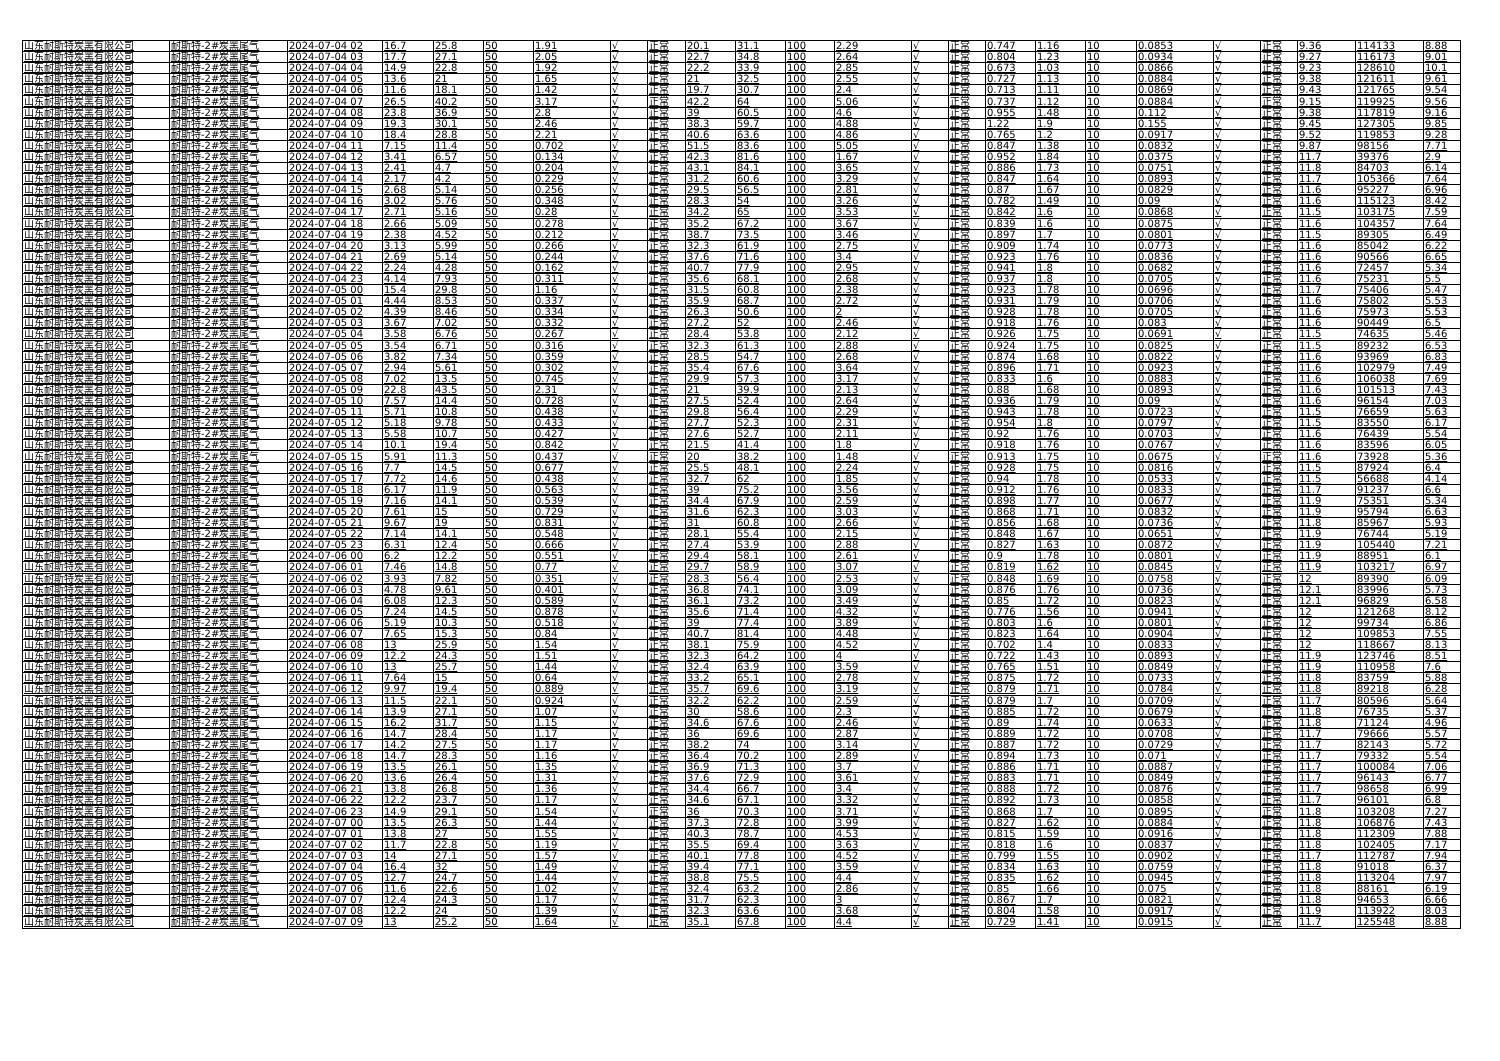| 山东耐斯特炭黑有限公司 | 耐斯特-2#炭黑尾气 | 2024-07-04 02 | 16.7 | 25.8 | 50 | 1.91 | √ | 正常 | 20.1 | 31.1 | 100 | 2.29 | √ | 正常 | 0.747 | 1.16 | 10 | 0.0853 | √ | 正常 | 9.36 | 114133 | 8.88 |
| 山东耐斯特炭黑有限公司 | 耐斯特-2#炭黑尾气 | 2024-07-04 03 | 17.7 | 27.1 | 50 | 2.05 | √ | 正常 | 22.7 | 34.8 | 100 | 2.64 | √ | 正常 | 0.804 | 1.23 | 10 | 0.0934 | √ | 正常 | 9.27 | 116173 | 9.01 |
| 山东耐斯特炭黑有限公司 | 耐斯特-2#炭黑尾气 | 2024-07-04 04 | 14.9 | 22.8 | 50 | 1.92 | √ | 正常 | 22.2 | 33.9 | 100 | 2.85 | √ | 正常 | 0.673 | 1.03 | 10 | 0.0866 | √ | 正常 | 9.23 | 128610 | 10.1 |
| 山东耐斯特炭黑有限公司 | 耐斯特-2#炭黑尾气 | 2024-07-04 05 | 13.6 | 21 | 50 | 1.65 | √ | 正常 | 21 | 32.5 | 100 | 2.55 | √ | 正常 | 0.727 | 1.13 | 10 | 0.0884 | √ | 正常 | 9.38 | 121611 | 9.61 |
| 山东耐斯特炭黑有限公司 | 耐斯特-2#炭黑尾气 | 2024-07-04 06 | 11.6 | 18.1 | 50 | 1.42 | √ | 正常 | 19.7 | 30.7 | 100 | 2.4 | √ | 正常 | 0.713 | 1.11 | 10 | 0.0869 | √ | 正常 | 9.43 | 121765 | 9.54 |
| 山东耐斯特炭黑有限公司 | 耐斯特-2#炭黑尾气 | 2024-07-04 07 | 26.5 | 40.2 | 50 | 3.17 | √ | 正常 | 42.2 | 64 | 100 | 5.06 | √ | 正常 | 0.737 | 1.12 | 10 | 0.0884 | √ | 正常 | 9.15 | 119925 | 9.56 |
| 山东耐斯特炭黑有限公司 | 耐斯特-2#炭黑尾气 | 2024-07-04 08 | 23.8 | 36.9 | 50 | 2.8 | √ | 正常 | 39 | 60.5 | 100 | 4.6 | √ | 正常 | 0.955 | 1.48 | 10 | 0.112 | √ | 正常 | 9.38 | 117819 | 9.16 |
| 山东耐斯特炭黑有限公司 | 耐斯特-2#炭黑尾气 | 2024-07-04 09 | 19.3 | 30.1 | 50 | 2.46 | √ | 正常 | 38.3 | 59.7 | 100 | 4.88 | √ | 正常 | 1.22 | 1.9 | 10 | 0.155 | √ | 正常 | 9.45 | 127305 | 9.85 |
| 山东耐斯特炭黑有限公司 | 耐斯特-2#炭黑尾气 | 2024-07-04 10 | 18.4 | 28.8 | 50 | 2.21 | √ | 正常 | 40.6 | 63.6 | 100 | 4.86 | √ | 正常 | 0.765 | 1.2 | 10 | 0.0917 | √ | 正常 | 9.52 | 119853 | 9.28 |
| 山东耐斯特炭黑有限公司 | 耐斯特-2#炭黑尾气 | 2024-07-04 11 | 7.15 | 11.4 | 50 | 0.702 | √ | 正常 | 51.5 | 83.6 | 100 | 5.05 | √ | 正常 | 0.847 | 1.38 | 10 | 0.0832 | √ | 正常 | 9.87 | 98156 | 7.71 |
| 山东耐斯特炭黑有限公司 | 耐斯特-2#炭黑尾气 | 2024-07-04 12 | 3.41 | 6.57 | 50 | 0.134 | √ | 正常 | 42.3 | 81.6 | 100 | 1.67 | √ | 正常 | 0.952 | 1.84 | 10 | 0.0375 | √ | 正常 | 11.7 | 39376 | 2.9 |
| 山东耐斯特炭黑有限公司 | 耐斯特-2#炭黑尾气 | 2024-07-04 13 | 2.41 | 4.7 | 50 | 0.204 | √ | 正常 | 43.1 | 84.1 | 100 | 3.65 | √ | 正常 | 0.886 | 1.73 | 10 | 0.0751 | √ | 正常 | 11.8 | 84703 | 6.14 |
| 山东耐斯特炭黑有限公司 | 耐斯特-2#炭黑尾气 | 2024-07-04 14 | 2.17 | 4.2 | 50 | 0.229 | √ | 正常 | 31.2 | 60.6 | 100 | 3.29 | √ | 正常 | 0.847 | 1.64 | 10 | 0.0893 | √ | 正常 | 11.7 | 105366 | 7.64 |
| 山东耐斯特炭黑有限公司 | 耐斯特-2#炭黑尾气 | 2024-07-04 15 | 2.68 | 5.14 | 50 | 0.256 | √ | 正常 | 29.5 | 56.5 | 100 | 2.81 | √ | 正常 | 0.87 | 1.67 | 10 | 0.0829 | √ | 正常 | 11.6 | 95227 | 6.96 |
| 山东耐斯特炭黑有限公司 | 耐斯特-2#炭黑尾气 | 2024-07-04 16 | 3.02 | 5.76 | 50 | 0.348 | √ | 正常 | 28.3 | 54 | 100 | 3.26 | √ | 正常 | 0.782 | 1.49 | 10 | 0.09 | √ | 正常 | 11.6 | 115123 | 8.42 |
| 山东耐斯特炭黑有限公司 | 耐斯特-2#炭黑尾气 | 2024-07-04 17 | 2.71 | 5.16 | 50 | 0.28 | √ | 正常 | 34.2 | 65 | 100 | 3.53 | √ | 正常 | 0.842 | 1.6 | 10 | 0.0868 | √ | 正常 | 11.5 | 103175 | 7.59 |
| 山东耐斯特炭黑有限公司 | 耐斯特-2#炭黑尾气 | 2024-07-04 18 | 2.66 | 5.09 | 50 | 0.278 | √ | 正常 | 35.2 | 67.2 | 100 | 3.67 | √ | 正常 | 0.839 | 1.6 | 10 | 0.0875 | √ | 正常 | 11.6 | 104357 | 7.64 |
| 山东耐斯特炭黑有限公司 | 耐斯特-2#炭黑尾气 | 2024-07-04 19 | 2.38 | 4.52 | 50 | 0.212 | √ | 正常 | 38.7 | 73.5 | 100 | 3.46 | √ | 正常 | 0.897 | 1.7 | 10 | 0.0801 | √ | 正常 | 11.5 | 89305 | 6.49 |
| 山东耐斯特炭黑有限公司 | 耐斯特-2#炭黑尾气 | 2024-07-04 20 | 3.13 | 5.99 | 50 | 0.266 | √ | 正常 | 32.3 | 61.9 | 100 | 2.75 | √ | 正常 | 0.909 | 1.74 | 10 | 0.0773 | √ | 正常 | 11.6 | 85042 | 6.22 |
| 山东耐斯特炭黑有限公司 | 耐斯特-2#炭黑尾气 | 2024-07-04 21 | 2.69 | 5.14 | 50 | 0.244 | √ | 正常 | 37.6 | 71.6 | 100 | 3.4 | √ | 正常 | 0.923 | 1.76 | 10 | 0.0836 | √ | 正常 | 11.6 | 90566 | 6.65 |
| 山东耐斯特炭黑有限公司 | 耐斯特-2#炭黑尾气 | 2024-07-04 22 | 2.24 | 4.28 | 50 | 0.162 | √ | 正常 | 40.7 | 77.9 | 100 | 2.95 | √ | 正常 | 0.941 | 1.8 | 10 | 0.0682 | √ | 正常 | 11.6 | 72457 | 5.34 |
| 山东耐斯特炭黑有限公司 | 耐斯特-2#炭黑尾气 | 2024-07-04 23 | 4.14 | 7.93 | 50 | 0.311 | √ | 正常 | 35.6 | 68.1 | 100 | 2.68 | √ | 正常 | 0.937 | 1.8 | 10 | 0.0705 | √ | 正常 | 11.6 | 75231 | 5.5 |
| 山东耐斯特炭黑有限公司 | 耐斯特-2#炭黑尾气 | 2024-07-05 00 | 15.4 | 29.8 | 50 | 1.16 | √ | 正常 | 31.5 | 60.8 | 100 | 2.38 | √ | 正常 | 0.923 | 1.78 | 10 | 0.0696 | √ | 正常 | 11.7 | 75406 | 5.47 |
| 山东耐斯特炭黑有限公司 | 耐斯特-2#炭黑尾气 | 2024-07-05 01 | 4.44 | 8.53 | 50 | 0.337 | √ | 正常 | 35.9 | 68.7 | 100 | 2.72 | √ | 正常 | 0.931 | 1.79 | 10 | 0.0706 | √ | 正常 | 11.6 | 75802 | 5.53 |
| 山东耐斯特炭黑有限公司 | 耐斯特-2#炭黑尾气 | 2024-07-05 02 | 4.39 | 8.46 | 50 | 0.334 | √ | 正常 | 26.3 | 50.6 | 100 | 2 | √ | 正常 | 0.928 | 1.78 | 10 | 0.0705 | √ | 正常 | 11.6 | 75973 | 5.53 |
| 山东耐斯特炭黑有限公司 | 耐斯特-2#炭黑尾气 | 2024-07-05 03 | 3.67 | 7.02 | 50 | 0.332 | √ | 正常 | 27.2 | 52 | 100 | 2.46 | √ | 正常 | 0.918 | 1.76 | 10 | 0.083 | √ | 正常 | 11.6 | 90449 | 6.5 |
| 山东耐斯特炭黑有限公司 | 耐斯特-2#炭黑尾气 | 2024-07-05 04 | 3.58 | 6.76 | 50 | 0.267 | √ | 正常 | 28.4 | 53.8 | 100 | 2.12 | √ | 正常 | 0.926 | 1.75 | 10 | 0.0691 | √ | 正常 | 11.5 | 74635 | 5.46 |
| 山东耐斯特炭黑有限公司 | 耐斯特-2#炭黑尾气 | 2024-07-05 05 | 3.54 | 6.71 | 50 | 0.316 | √ | 正常 | 32.3 | 61.3 | 100 | 2.88 | √ | 正常 | 0.924 | 1.75 | 10 | 0.0825 | √ | 正常 | 11.5 | 89232 | 6.53 |
| 山东耐斯特炭黑有限公司 | 耐斯特-2#炭黑尾气 | 2024-07-05 06 | 3.82 | 7.34 | 50 | 0.359 | √ | 正常 | 28.5 | 54.7 | 100 | 2.68 | √ | 正常 | 0.874 | 1.68 | 10 | 0.0822 | √ | 正常 | 11.6 | 93969 | 6.83 |
| 山东耐斯特炭黑有限公司 | 耐斯特-2#炭黑尾气 | 2024-07-05 07 | 2.94 | 5.61 | 50 | 0.302 | √ | 正常 | 35.4 | 67.6 | 100 | 3.64 | √ | 正常 | 0.896 | 1.71 | 10 | 0.0923 | √ | 正常 | 11.6 | 102979 | 7.49 |
| 山东耐斯特炭黑有限公司 | 耐斯特-2#炭黑尾气 | 2024-07-05 08 | 7.02 | 13.5 | 50 | 0.745 | √ | 正常 | 29.9 | 57.3 | 100 | 3.17 | √ | 正常 | 0.833 | 1.6 | 10 | 0.0883 | √ | 正常 | 11.6 | 106038 | 7.69 |
| 山东耐斯特炭黑有限公司 | 耐斯特-2#炭黑尾气 | 2024-07-05 09 | 22.8 | 43.5 | 50 | 2.31 | √ | 正常 | 21 | 39.9 | 100 | 2.13 | √ | 正常 | 0.88 | 1.68 | 10 | 0.0893 | √ | 正常 | 11.6 | 101513 | 7.43 |
| 山东耐斯特炭黑有限公司 | 耐斯特-2#炭黑尾气 | 2024-07-05 10 | 7.57 | 14.4 | 50 | 0.728 | √ | 正常 | 27.5 | 52.4 | 100 | 2.64 | √ | 正常 | 0.936 | 1.79 | 10 | 0.09 | √ | 正常 | 11.6 | 96154 | 7.03 |
| 山东耐斯特炭黑有限公司 | 耐斯特-2#炭黑尾气 | 2024-07-05 11 | 5.71 | 10.8 | 50 | 0.438 | √ | 正常 | 29.8 | 56.4 | 100 | 2.29 | √ | 正常 | 0.943 | 1.78 | 10 | 0.0723 | √ | 正常 | 11.5 | 76659 | 5.63 |
| 山东耐斯特炭黑有限公司 | 耐斯特-2#炭黑尾气 | 2024-07-05 12 | 5.18 | 9.78 | 50 | 0.433 | √ | 正常 | 27.7 | 52.3 | 100 | 2.31 | √ | 正常 | 0.954 | 1.8 | 10 | 0.0797 | √ | 正常 | 11.5 | 83550 | 6.17 |
| 山东耐斯特炭黑有限公司 | 耐斯特-2#炭黑尾气 | 2024-07-05 13 | 5.58 | 10.7 | 50 | 0.427 | √ | 正常 | 27.6 | 52.7 | 100 | 2.11 | √ | 正常 | 0.92 | 1.76 | 10 | 0.0703 | √ | 正常 | 11.6 | 76439 | 5.54 |
| 山东耐斯特炭黑有限公司 | 耐斯特-2#炭黑尾气 | 2024-07-05 14 | 10.1 | 19.4 | 50 | 0.842 | √ | 正常 | 21.5 | 41.4 | 100 | 1.8 | √ | 正常 | 0.918 | 1.76 | 10 | 0.0767 | √ | 正常 | 11.6 | 83596 | 6.05 |
| 山东耐斯特炭黑有限公司 | 耐斯特-2#炭黑尾气 | 2024-07-05 15 | 5.91 | 11.3 | 50 | 0.437 | √ | 正常 | 20 | 38.2 | 100 | 1.48 | √ | 正常 | 0.913 | 1.75 | 10 | 0.0675 | √ | 正常 | 11.6 | 73928 | 5.36 |
| 山东耐斯特炭黑有限公司 | 耐斯特-2#炭黑尾气 | 2024-07-05 16 | 7.7 | 14.5 | 50 | 0.677 | √ | 正常 | 25.5 | 48.1 | 100 | 2.24 | √ | 正常 | 0.928 | 1.75 | 10 | 0.0816 | √ | 正常 | 11.5 | 87924 | 6.4 |
| 山东耐斯特炭黑有限公司 | 耐斯特-2#炭黑尾气 | 2024-07-05 17 | 7.72 | 14.6 | 50 | 0.438 | √ | 正常 | 32.7 | 62 | 100 | 1.85 | √ | 正常 | 0.94 | 1.78 | 10 | 0.0533 | √ | 正常 | 11.5 | 56688 | 4.14 |
| 山东耐斯特炭黑有限公司 | 耐斯特-2#炭黑尾气 | 2024-07-05 18 | 6.17 | 11.9 | 50 | 0.563 | √ | 正常 | 39 | 75.2 | 100 | 3.56 | √ | 正常 | 0.912 | 1.76 | 10 | 0.0833 | √ | 正常 | 11.7 | 91237 | 6.6 |
| 山东耐斯特炭黑有限公司 | 耐斯特-2#炭黑尾气 | 2024-07-05 19 | 7.16 | 14.1 | 50 | 0.539 | √ | 正常 | 34.4 | 67.9 | 100 | 2.59 | √ | 正常 | 0.898 | 1.77 | 10 | 0.0677 | √ | 正常 | 11.9 | 75351 | 5.34 |
| 山东耐斯特炭黑有限公司 | 耐斯特-2#炭黑尾气 | 2024-07-05 20 | 7.61 | 15 | 50 | 0.729 | √ | 正常 | 31.6 | 62.3 | 100 | 3.03 | √ | 正常 | 0.868 | 1.71 | 10 | 0.0832 | √ | 正常 | 11.9 | 95794 | 6.63 |
| 山东耐斯特炭黑有限公司 | 耐斯特-2#炭黑尾气 | 2024-07-05 21 | 9.67 | 19 | 50 | 0.831 | √ | 正常 | 31 | 60.8 | 100 | 2.66 | √ | 正常 | 0.856 | 1.68 | 10 | 0.0736 | √ | 正常 | 11.8 | 85967 | 5.93 |
| 山东耐斯特炭黑有限公司 | 耐斯特-2#炭黑尾气 | 2024-07-05 22 | 7.14 | 14.1 | 50 | 0.548 | √ | 正常 | 28.1 | 55.4 | 100 | 2.15 | √ | 正常 | 0.848 | 1.67 | 10 | 0.0651 | √ | 正常 | 11.9 | 76744 | 5.19 |
| 山东耐斯特炭黑有限公司 | 耐斯特-2#炭黑尾气 | 2024-07-05 23 | 6.31 | 12.4 | 50 | 0.666 | √ | 正常 | 27.4 | 53.9 | 100 | 2.88 | √ | 正常 | 0.827 | 1.63 | 10 | 0.0872 | √ | 正常 | 11.9 | 105440 | 7.21 |
| 山东耐斯特炭黑有限公司 | 耐斯特-2#炭黑尾气 | 2024-07-06 00 | 6.2 | 12.2 | 50 | 0.551 | √ | 正常 | 29.4 | 58.1 | 100 | 2.61 | √ | 正常 | 0.9 | 1.78 | 10 | 0.0801 | √ | 正常 | 11.9 | 88951 | 6.1 |
| 山东耐斯特炭黑有限公司 | 耐斯特-2#炭黑尾气 | 2024-07-06 01 | 7.46 | 14.8 | 50 | 0.77 | √ | 正常 | 29.7 | 58.9 | 100 | 3.07 | √ | 正常 | 0.819 | 1.62 | 10 | 0.0845 | √ | 正常 | 11.9 | 103217 | 6.97 |
| 山东耐斯特炭黑有限公司 | 耐斯特-2#炭黑尾气 | 2024-07-06 02 | 3.93 | 7.82 | 50 | 0.351 | √ | 正常 | 28.3 | 56.4 | 100 | 2.53 | √ | 正常 | 0.848 | 1.69 | 10 | 0.0758 | √ | 正常 | 12 | 89390 | 6.09 |
| 山东耐斯特炭黑有限公司 | 耐斯特-2#炭黑尾气 | 2024-07-06 03 | 4.78 | 9.61 | 50 | 0.401 | √ | 正常 | 36.8 | 74.1 | 100 | 3.09 | √ | 正常 | 0.876 | 1.76 | 10 | 0.0736 | √ | 正常 | 12.1 | 83996 | 5.73 |
| 山东耐斯特炭黑有限公司 | 耐斯特-2#炭黑尾气 | 2024-07-06 04 | 6.08 | 12.3 | 50 | 0.589 | √ | 正常 | 36.1 | 73.2 | 100 | 3.49 | √ | 正常 | 0.85 | 1.72 | 10 | 0.0823 | √ | 正常 | 12.1 | 96829 | 6.58 |
| 山东耐斯特炭黑有限公司 | 耐斯特-2#炭黑尾气 | 2024-07-06 05 | 7.24 | 14.5 | 50 | 0.878 | √ | 正常 | 35.6 | 71.4 | 100 | 4.32 | √ | 正常 | 0.776 | 1.56 | 10 | 0.0941 | √ | 正常 | 12 | 121268 | 8.12 |
| 山东耐斯特炭黑有限公司 | 耐斯特-2#炭黑尾气 | 2024-07-06 06 | 5.19 | 10.3 | 50 | 0.518 | √ | 正常 | 39 | 77.4 | 100 | 3.89 | √ | 正常 | 0.803 | 1.6 | 10 | 0.0801 | √ | 正常 | 12 | 99734 | 6.86 |
| 山东耐斯特炭黑有限公司 | 耐斯特-2#炭黑尾气 | 2024-07-06 07 | 7.65 | 15.3 | 50 | 0.84 | √ | 正常 | 40.7 | 81.4 | 100 | 4.48 | √ | 正常 | 0.823 | 1.64 | 10 | 0.0904 | √ | 正常 | 12 | 109853 | 7.55 |
| 山东耐斯特炭黑有限公司 | 耐斯特-2#炭黑尾气 | 2024-07-06 08 | 13 | 25.9 | 50 | 1.54 | √ | 正常 | 38.1 | 75.9 | 100 | 4.52 | √ | 正常 | 0.702 | 1.4 | 10 | 0.0833 | √ | 正常 | 12 | 118667 | 8.13 |
| 山东耐斯特炭黑有限公司 | 耐斯特-2#炭黑尾气 | 2024-07-06 09 | 12.2 | 24.3 | 50 | 1.51 | √ | 正常 | 32.3 | 64.2 | 100 | 4 | √ | 正常 | 0.722 | 1.43 | 10 | 0.0893 | √ | 正常 | 11.9 | 123746 | 8.51 |
| 山东耐斯特炭黑有限公司 | 耐斯特-2#炭黑尾气 | 2024-07-06 10 | 13 | 25.7 | 50 | 1.44 | √ | 正常 | 32.4 | 63.9 | 100 | 3.59 | √ | 正常 | 0.765 | 1.51 | 10 | 0.0849 | √ | 正常 | 11.9 | 110958 | 7.6 |
| 山东耐斯特炭黑有限公司 | 耐斯特-2#炭黑尾气 | 2024-07-06 11 | 7.64 | 15 | 50 | 0.64 | √ | 正常 | 33.2 | 65.1 | 100 | 2.78 | √ | 正常 | 0.875 | 1.72 | 10 | 0.0733 | √ | 正常 | 11.8 | 83759 | 5.88 |
| 山东耐斯特炭黑有限公司 | 耐斯特-2#炭黑尾气 | 2024-07-06 12 | 9.97 | 19.4 | 50 | 0.889 | √ | 正常 | 35.7 | 69.6 | 100 | 3.19 | √ | 正常 | 0.879 | 1.71 | 10 | 0.0784 | √ | 正常 | 11.8 | 89218 | 6.28 |
| 山东耐斯特炭黑有限公司 | 耐斯特-2#炭黑尾气 | 2024-07-06 13 | 11.5 | 22.1 | 50 | 0.924 | √ | 正常 | 32.2 | 62.2 | 100 | 2.59 | √ | 正常 | 0.879 | 1.7 | 10 | 0.0709 | √ | 正常 | 11.7 | 80596 | 5.64 |
| 山东耐斯特炭黑有限公司 | 耐斯特-2#炭黑尾气 | 2024-07-06 14 | 13.9 | 27.1 | 50 | 1.07 | √ | 正常 | 30 | 58.6 | 100 | 2.3 | √ | 正常 | 0.885 | 1.72 | 10 | 0.0679 | √ | 正常 | 11.8 | 76735 | 5.37 |
| 山东耐斯特炭黑有限公司 | 耐斯特-2#炭黑尾气 | 2024-07-06 15 | 16.2 | 31.7 | 50 | 1.15 | √ | 正常 | 34.6 | 67.6 | 100 | 2.46 | √ | 正常 | 0.89 | 1.74 | 10 | 0.0633 | √ | 正常 | 11.8 | 71124 | 4.96 |
| 山东耐斯特炭黑有限公司 | 耐斯特-2#炭黑尾气 | 2024-07-06 16 | 14.7 | 28.4 | 50 | 1.17 | √ | 正常 | 36 | 69.6 | 100 | 2.87 | √ | 正常 | 0.889 | 1.72 | 10 | 0.0708 | √ | 正常 | 11.7 | 79666 | 5.57 |
| 山东耐斯特炭黑有限公司 | 耐斯特-2#炭黑尾气 | 2024-07-06 17 | 14.2 | 27.5 | 50 | 1.17 | √ | 正常 | 38.2 | 74 | 100 | 3.14 | √ | 正常 | 0.887 | 1.72 | 10 | 0.0729 | √ | 正常 | 11.7 | 82143 | 5.72 |
| 山东耐斯特炭黑有限公司 | 耐斯特-2#炭黑尾气 | 2024-07-06 18 | 14.7 | 28.3 | 50 | 1.16 | √ | 正常 | 36.4 | 70.2 | 100 | 2.89 | √ | 正常 | 0.894 | 1.73 | 10 | 0.071 | √ | 正常 | 11.7 | 79332 | 5.54 |
| 山东耐斯特炭黑有限公司 | 耐斯特-2#炭黑尾气 | 2024-07-06 19 | 13.5 | 26.1 | 50 | 1.35 | √ | 正常 | 36.9 | 71.3 | 100 | 3.7 | √ | 正常 | 0.886 | 1.71 | 10 | 0.0887 | √ | 正常 | 11.7 | 100084 | 7.06 |
| 山东耐斯特炭黑有限公司 | 耐斯特-2#炭黑尾气 | 2024-07-06 20 | 13.6 | 26.4 | 50 | 1.31 | √ | 正常 | 37.6 | 72.9 | 100 | 3.61 | √ | 正常 | 0.883 | 1.71 | 10 | 0.0849 | √ | 正常 | 11.7 | 96143 | 6.77 |
| 山东耐斯特炭黑有限公司 | 耐斯特-2#炭黑尾气 | 2024-07-06 21 | 13.8 | 26.8 | 50 | 1.36 | √ | 正常 | 34.4 | 66.7 | 100 | 3.4 | √ | 正常 | 0.888 | 1.72 | 10 | 0.0876 | √ | 正常 | 11.7 | 98658 | 6.99 |
| 山东耐斯特炭黑有限公司 | 耐斯特-2#炭黑尾气 | 2024-07-06 22 | 12.2 | 23.7 | 50 | 1.17 | √ | 正常 | 34.6 | 67.1 | 100 | 3.32 | √ | 正常 | 0.892 | 1.73 | 10 | 0.0858 | √ | 正常 | 11.7 | 96101 | 6.8 |
| 山东耐斯特炭黑有限公司 | 耐斯特-2#炭黑尾气 | 2024-07-06 23 | 14.9 | 29.1 | 50 | 1.54 | √ | 正常 | 36 | 70.3 | 100 | 3.71 | √ | 正常 | 0.868 | 1.7 | 10 | 0.0895 | √ | 正常 | 11.8 | 103208 | 7.27 |
| 山东耐斯特炭黑有限公司 | 耐斯特-2#炭黑尾气 | 2024-07-07 00 | 13.5 | 26.3 | 50 | 1.44 | √ | 正常 | 37.3 | 72.8 | 100 | 3.99 | √ | 正常 | 0.827 | 1.62 | 10 | 0.0884 | √ | 正常 | 11.8 | 106876 | 7.43 |
| 山东耐斯特炭黑有限公司 | 耐斯特-2#炭黑尾气 | 2024-07-07 01 | 13.8 | 27 | 50 | 1.55 | √ | 正常 | 40.3 | 78.7 | 100 | 4.53 | √ | 正常 | 0.815 | 1.59 | 10 | 0.0916 | √ | 正常 | 11.8 | 112309 | 7.88 |
| 山东耐斯特炭黑有限公司 | 耐斯特-2#炭黑尾气 | 2024-07-07 02 | 11.7 | 22.8 | 50 | 1.19 | √ | 正常 | 35.5 | 69.4 | 100 | 3.63 | √ | 正常 | 0.818 | 1.6 | 10 | 0.0837 | √ | 正常 | 11.8 | 102405 | 7.17 |
| 山东耐斯特炭黑有限公司 | 耐斯特-2#炭黑尾气 | 2024-07-07 03 | 14 | 27.1 | 50 | 1.57 | √ | 正常 | 40.1 | 77.8 | 100 | 4.52 | √ | 正常 | 0.799 | 1.55 | 10 | 0.0902 | √ | 正常 | 11.7 | 112787 | 7.94 |
| 山东耐斯特炭黑有限公司 | 耐斯特-2#炭黑尾气 | 2024-07-07 04 | 16.4 | 32 | 50 | 1.49 | √ | 正常 | 39.4 | 77.1 | 100 | 3.59 | √ | 正常 | 0.834 | 1.63 | 10 | 0.0759 | √ | 正常 | 11.8 | 91018 | 6.37 |
| 山东耐斯特炭黑有限公司 | 耐斯特-2#炭黑尾气 | 2024-07-07 05 | 12.7 | 24.7 | 50 | 1.44 | √ | 正常 | 38.8 | 75.5 | 100 | 4.4 | √ | 正常 | 0.835 | 1.62 | 10 | 0.0945 | √ | 正常 | 11.8 | 113204 | 7.97 |
| 山东耐斯特炭黑有限公司 | 耐斯特-2#炭黑尾气 | 2024-07-07 06 | 11.6 | 22.6 | 50 | 1.02 | √ | 正常 | 32.4 | 63.2 | 100 | 2.86 | √ | 正常 | 0.85 | 1.66 | 10 | 0.075 | √ | 正常 | 11.8 | 88161 | 6.19 |
| 山东耐斯特炭黑有限公司 | 耐斯特-2#炭黑尾气 | 2024-07-07 07 | 12.4 | 24.3 | 50 | 1.17 | √ | 正常 | 31.7 | 62.3 | 100 | 3 | √ | 正常 | 0.867 | 1.7 | 10 | 0.0821 | √ | 正常 | 11.8 | 94653 | 6.66 |
| 山东耐斯特炭黑有限公司 | 耐斯特-2#炭黑尾气 | 2024-07-07 08 | 12.2 | 24 | 50 | 1.39 | √ | 正常 | 32.3 | 63.6 | 100 | 3.68 | √ | 正常 | 0.804 | 1.58 | 10 | 0.0917 | √ | 正常 | 11.9 | 113922 | 8.03 |
| 山东耐斯特炭黑有限公司 | 耐斯特-2#炭黑尾气 | 2024-07-07 09 | 13 | 25.2 | 50 | 1.64 | √ | 正常 | 35.1 | 67.8 | 100 | 4.4 | √ | 正常 | 0.729 | 1.41 | 10 | 0.0915 | √ | 正常 | 11.7 | 125548 | 8.88 |